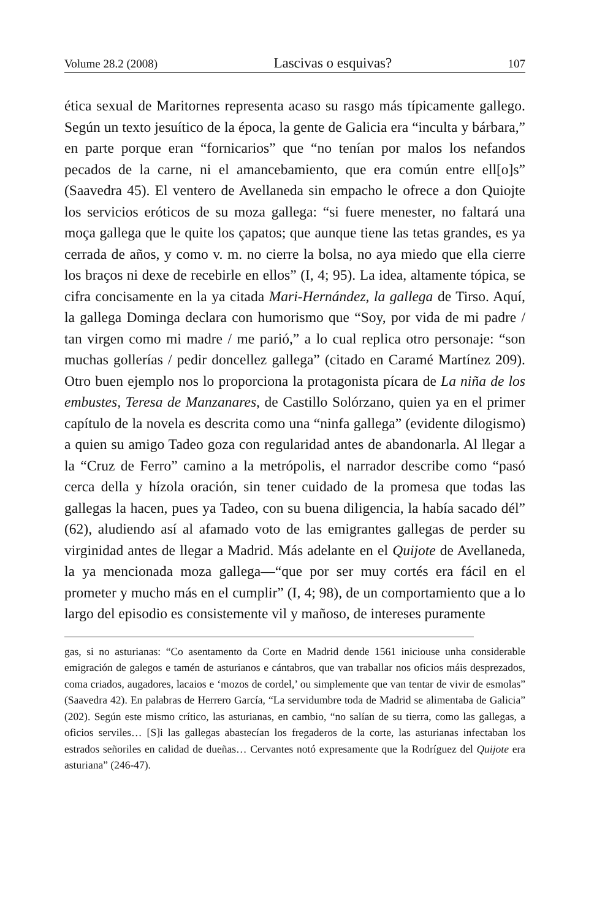Volume 28.2 (2008) Lascivas o esquivas? 107
ética sexual de Maritornes representa acaso su rasgo más típicamente gallego. Según un texto jesuítico de la época, la gente de Galicia era “inculta y bárbara,” en parte porque eran “fornicarios” que “no tenían por malos los nefandos pecados de la carne, ni el amancebamiento, que era común entre ell[o]s” (Saavedra 45). El ventero de Avellaneda sin empacho le ofrece a don Quiojte los servicios eróticos de su moza gallega: “si fuere menester, no faltará una moça gallega que le quite los çapatos; que aunque tiene las tetas grandes, es ya cerrada de años, y como v. m. no cierre la bolsa, no aya miedo que ella cierre los braços ni dexe de recebirle en ellos” (I, 4; 95). La idea, altamente tópica, se cifra concisamente en la ya citada Mari-Hernández, la gallega de Tirso. Aquí, la gallega Dominga declara con humorismo que “Soy, por vida de mi padre / tan virgen como mi madre / me parió,” a lo cual replica otro personaje: “son muchas gollerías / pedir doncellez gallega” (citado en Caramé Martínez 209). Otro buen ejemplo nos lo proporciona la protagonista pícara de La niña de los embustes, Teresa de Manzanares, de Castillo Solórzano, quien ya en el primer capítulo de la novela es descrita como una “ninfa gallega” (evidente dilogismo) a quien su amigo Tadeo goza con regularidad antes de abandonarla. Al llegar a la “Cruz de Ferro” camino a la metrópolis, el narrador describe como “pasó cerca della y hízola oración, sin tener cuidado de la promesa que todas las gallegas la hacen, pues ya Tadeo, con su buena diligencia, la había sacado dél” (62), aludiendo así al afamado voto de las emigrantes gallegas de perder su virginidad antes de llegar a Madrid. Más adelante en el Quijote de Avellaneda, la ya mencionada moza gallega—“que por ser muy cortés era fácil en el prometer y mucho más en el cumplir” (I, 4; 98), de un comportamiento que a lo largo del episodio es consistemente vil y mañoso, de intereses puramente
gas, si no asturianas: “Co asentamento da Corte en Madrid dende 1561 iniciouse unha considerable emigración de galegos e tamén de asturianos e cántabros, que van traballar nos oficios máis desprezados, coma criados, augadores, lacaios e ‘mozos de cordel,’ ou simplemente que van tentar de vivir de esmolas” (Saavedra 42). En palabras de Herrero García, “La servidumbre toda de Madrid se alimentaba de Galicia” (202). Según este mismo crítico, las asturianas, en cambio, “no salían de su tierra, como las gallegas, a oficios serviles… [S]i las gallegas abastecían los fregaderos de la corte, las asturianas infectaban los estrados señoriles en calidad de dueñas… Cervantes notó expresamente que la Rodríguez del Quijote era asturiana” (246-47).